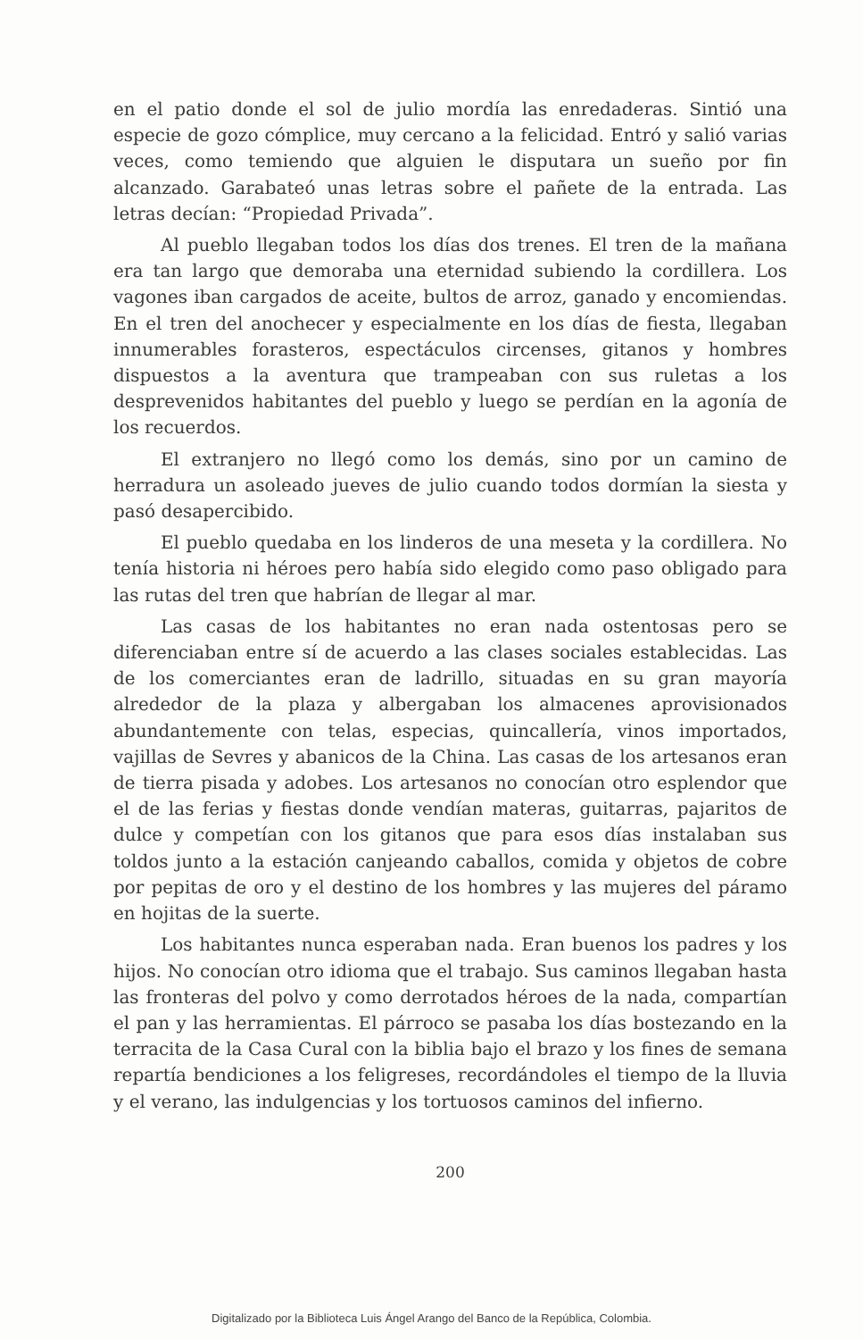en el patio donde el sol de julio mordía las enredaderas. Sintió una especie de gozo cómplice, muy cercano a la felicidad. Entró y salió varias veces, como temiendo que alguien le disputara un sueño por fin alcanzado. Garabateó unas letras sobre el pañete de la entrada. Las letras decían: “Propiedad Privada”.
Al pueblo llegaban todos los días dos trenes. El tren de la mañana era tan largo que demoraba una eternidad subiendo la cordillera. Los vagones iban cargados de aceite, bultos de arroz, ganado y encomiendas. En el tren del anochecer y especialmente en los días de fiesta, llegaban innumerables forasteros, espectáculos circenses, gitanos y hombres dispuestos a la aventura que trampeaban con sus ruletas a los desprevenidos habitantes del pueblo y luego se perdían en la agonía de los recuerdos.
El extranjero no llegó como los demás, sino por un camino de herradura un asoleado jueves de julio cuando todos dormían la siesta y pasó desapercibido.
El pueblo quedaba en los linderos de una meseta y la cordillera. No tenía historia ni héroes pero había sido elegido como paso obligado para las rutas del tren que habrían de llegar al mar.
Las casas de los habitantes no eran nada ostentosas pero se diferenciaban entre sí de acuerdo a las clases sociales establecidas. Las de los comerciantes eran de ladrillo, situadas en su gran mayoría alrededor de la plaza y albergaban los almacenes aprovisionados abundantemente con telas, especias, quincallería, vinos importados, vajillas de Sevres y abanicos de la China. Las casas de los artesanos eran de tierra pisada y adobes. Los artesanos no conocían otro esplendor que el de las ferias y fiestas donde vendían materas, guitarras, pajaritos de dulce y competían con los gitanos que para esos días instalaban sus toldos junto a la estación canjeando caballos, comida y objetos de cobre por pepitas de oro y el destino de los hombres y las mujeres del páramo en hojitas de la suerte.
Los habitantes nunca esperaban nada. Eran buenos los padres y los hijos. No conocían otro idioma que el trabajo. Sus caminos llegaban hasta las fronteras del polvo y como derrotados héroes de la nada, compartían el pan y las herramientas. El párroco se pasaba los días bostezando en la terracita de la Casa Cural con la biblia bajo el brazo y los fines de semana repartía bendiciones a los feligreses, recordándoles el tiempo de la lluvia y el verano, las indulgencias y los tortuosos caminos del infierno.
200
Digitalizado por la Biblioteca Luis Ángel Arango del Banco de la República, Colombia.